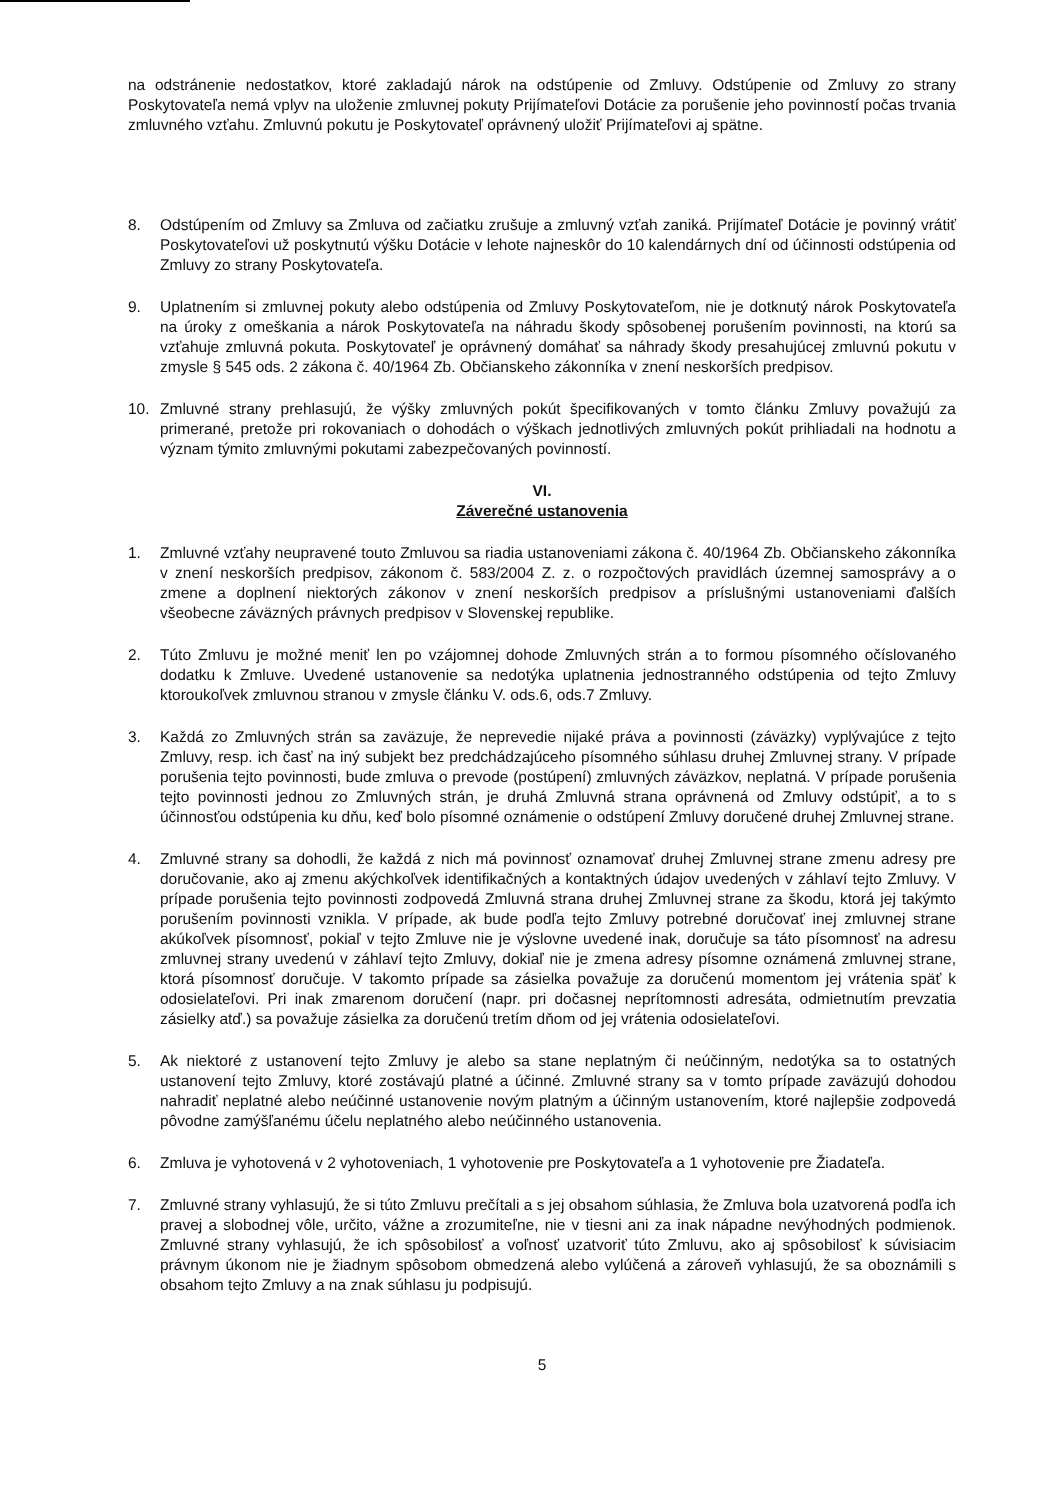na odstránenie nedostatkov, ktoré zakladajú nárok na odstúpenie od Zmluvy. Odstúpenie od Zmluvy zo strany Poskytovateľa nemá vplyv na uloženie zmluvnej pokuty Prijímateľovi Dotácie za porušenie jeho povinností počas trvania zmluvného vzťahu. Zmluvnú pokutu je Poskytovateľ oprávnený uložiť Prijímateľovi aj spätne.
8. Odstúpením od Zmluvy sa Zmluva od začiatku zrušuje a zmluvný vzťah zaniká. Prijímateľ Dotácie je povinný vrátiť Poskytovateľovi už poskytnutú výšku Dotácie v lehote najneskôr do 10 kalendárnych dní od účinnosti odstúpenia od Zmluvy zo strany Poskytovateľa.
9. Uplatnením si zmluvnej pokuty alebo odstúpenia od Zmluvy Poskytovateľom, nie je dotknutý nárok Poskytovateľa na úroky z omeškania a nárok Poskytovateľa na náhradu škody spôsobenej porušením povinnosti, na ktorú sa vzťahuje zmluvná pokuta. Poskytovateľ je oprávnený domáhať sa náhrady škody presahujúcej zmluvnú pokutu v zmysle § 545 ods. 2 zákona č. 40/1964 Zb. Občianskeho zákonníka v znení neskorších predpisov.
10. Zmluvné strany prehlasujú, že výšky zmluvných pokút špecifikovaných v tomto článku Zmluvy považujú za primerané, pretože pri rokovaniach o dohodách o výškach jednotlivých zmluvných pokút prihliadali na hodnotu a význam týmito zmluvnými pokutami zabezpečovaných povinností.
VI.
Záverečné ustanovenia
1. Zmluvné vzťahy neupravené touto Zmluvou sa riadia ustanoveniami zákona č. 40/1964 Zb. Občianskeho zákonníka v znení neskorších predpisov, zákonom č. 583/2004 Z. z. o rozpočtových pravidlách územnej samosprávy a o zmene a doplnení niektorých zákonov v znení neskorších predpisov a príslušnými ustanoveniami ďalších všeobecne záväzných právnych predpisov v Slovenskej republike.
2. Túto Zmluvu je možné meniť len po vzájomnej dohode Zmluvných strán a to formou písomného očíslovaného dodatku k Zmluve. Uvedené ustanovenie sa nedotýka uplatnenia jednostranného odstúpenia od tejto Zmluvy ktoroukoľvek zmluvnou stranou v zmysle článku V. ods.6, ods.7 Zmluvy.
3. Každá zo Zmluvných strán sa zaväzuje, že neprevedie nijaké práva a povinnosti (záväzky) vyplývajúce z tejto Zmluvy, resp. ich časť na iný subjekt bez predchádzajúceho písomného súhlasu druhej Zmluvnej strany. V prípade porušenia tejto povinnosti, bude zmluva o prevode (postúpení) zmluvných záväzkov, neplatná. V prípade porušenia tejto povinnosti jednou zo Zmluvných strán, je druhá Zmluvná strana oprávnená od Zmluvy odstúpiť, a to s účinnosťou odstúpenia ku dňu, keď bolo písomné oznámenie o odstúpení Zmluvy doručené druhej Zmluvnej strane.
4. Zmluvné strany sa dohodli, že každá z nich má povinnosť oznamovať druhej Zmluvnej strane zmenu adresy pre doručovanie, ako aj zmenu akýchkoľvek identifikačných a kontaktných údajov uvedených v záhlaví tejto Zmluvy. V prípade porušenia tejto povinnosti zodpovedá Zmluvná strana druhej Zmluvnej strane za škodu, ktorá jej takýmto porušením povinnosti vznikla. V prípade, ak bude podľa tejto Zmluvy potrebné doručovať inej zmluvnej strane akúkoľvek písomnosť, pokiaľ v tejto Zmluve nie je výslovne uvedené inak, doručuje sa táto písomnosť na adresu zmluvnej strany uvedenú v záhlaví tejto Zmluvy, dokiaľ nie je zmena adresy písomne oznámená zmluvnej strane, ktorá písomnosť doručuje. V takomto prípade sa zásielka považuje za doručenú momentom jej vrátenia späť k odosielateľovi. Pri inak zmarenom doručení (napr. pri dočasnej neprítomnosti adresáta, odmietnutím prevzatia zásielky atď.) sa považuje zásielka za doručenú tretím dňom od jej vrátenia odosielateľovi.
5. Ak niektoré z ustanovení tejto Zmluvy je alebo sa stane neplatným či neúčinným, nedotýka sa to ostatných ustanovení tejto Zmluvy, ktoré zostávajú platné a účinné. Zmluvné strany sa v tomto prípade zaväzujú dohodou nahradiť neplatné alebo neúčinné ustanovenie novým platným a účinným ustanovením, ktoré najlepšie zodpovedá pôvodne zamýšľanému účelu neplatného alebo neúčinného ustanovenia.
6. Zmluva je vyhotovená v 2 vyhotoveniach, 1 vyhotovenie pre Poskytovateľa a 1 vyhotovenie pre Žiadateľa.
7. Zmluvné strany vyhlasujú, že si túto Zmluvu prečítali a s jej obsahom súhlasia, že Zmluva bola uzatvorená podľa ich pravej a slobodnej vôle, určito, vážne a zrozumiteľne, nie v tiesni ani za inak nápadne nevýhodných podmienok. Zmluvné strany vyhlasujú, že ich spôsobilosť a voľnosť uzatvoriť túto Zmluvu, ako aj spôsobilosť k súvisiacim právnym úkonom nie je žiadnym spôsobom obmedzená alebo vylúčená a zároveň vyhlasujú, že sa oboznámili s obsahom tejto Zmluvy a na znak súhlasu ju podpisujú.
5